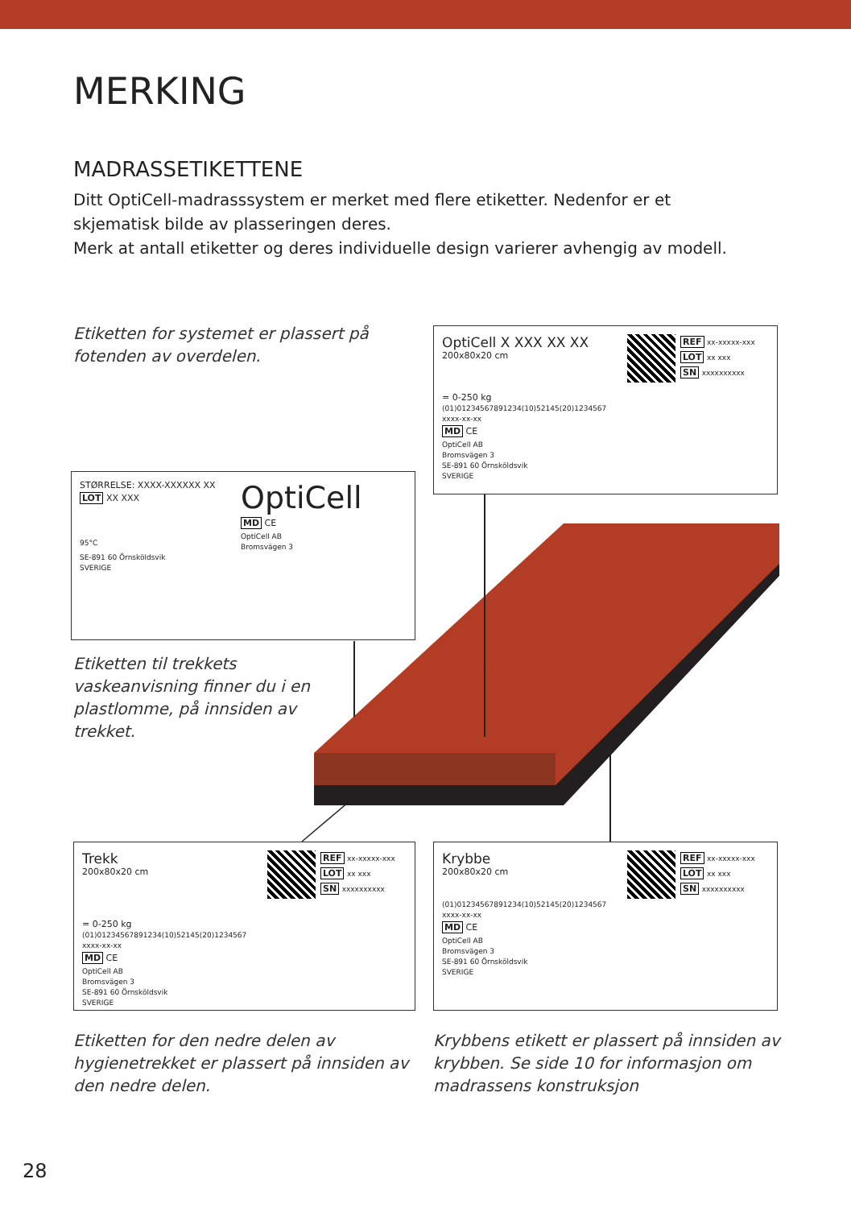MERKING
MADRASSETIKETTENE
Ditt OptiCell-madrasssystem er merket med flere etiketter. Nedenfor er et skjematisk bilde av plasseringen deres.
Merk at antall etiketter og deres individuelle design varierer avhengig av modell.
Etiketten for systemet er plassert på fotenden av overdelen.
OptiCell X XXX XX XX
200x80x20 cm
= 0-250 kg
REF xx-xxxxx-xxx
LOT xx xxx
SN xxxxxxxxxx
(01)01234567891234(10)52145(20)1234567
xxxx-xx-xx
MD CE
OptiCell AB
Bromsvägen 3
SE-891 60 Örnsköldsvik
SVERIGE
STØRRELSE: XXXX-XXXXXX XX
LOT XX XXX
95°C
OptiCell
MD CE
OptiCell AB
Bromsvägen 3
SE-891 60 Örnsköldsvik
SVERIGE
Etiketten til trekkets vaskeanvisning finner du i en plastlomme, på innsiden av trekket.
Trekk
200x80x20 cm
= 0-250 kg
REF xx-xxxxx-xxx
LOT xx xxx
SN xxxxxxxxxx
(01)01234567891234(10)52145(20)1234567
xxxx-xx-xx
MD CE
OptiCell AB
Bromsvägen 3
SE-891 60 Örnsköldsvik
SVERIGE
Krybbe
200x80x20 cm
REF xx-xxxxx-xxx
LOT xx xxx
SN xxxxxxxxxx
(01)01234567891234(10)52145(20)1234567
xxxx-xx-xx
MD CE
OptiCell AB
Bromsvägen 3
SE-891 60 Örnsköldsvik
SVERIGE
Etiketten for den nedre delen av hygienetrekket er plassert på innsiden av den nedre delen.
Krybbens etikett er plassert på innsiden av krybben. Se side 10 for informasjon om madrassens konstruksjon
28